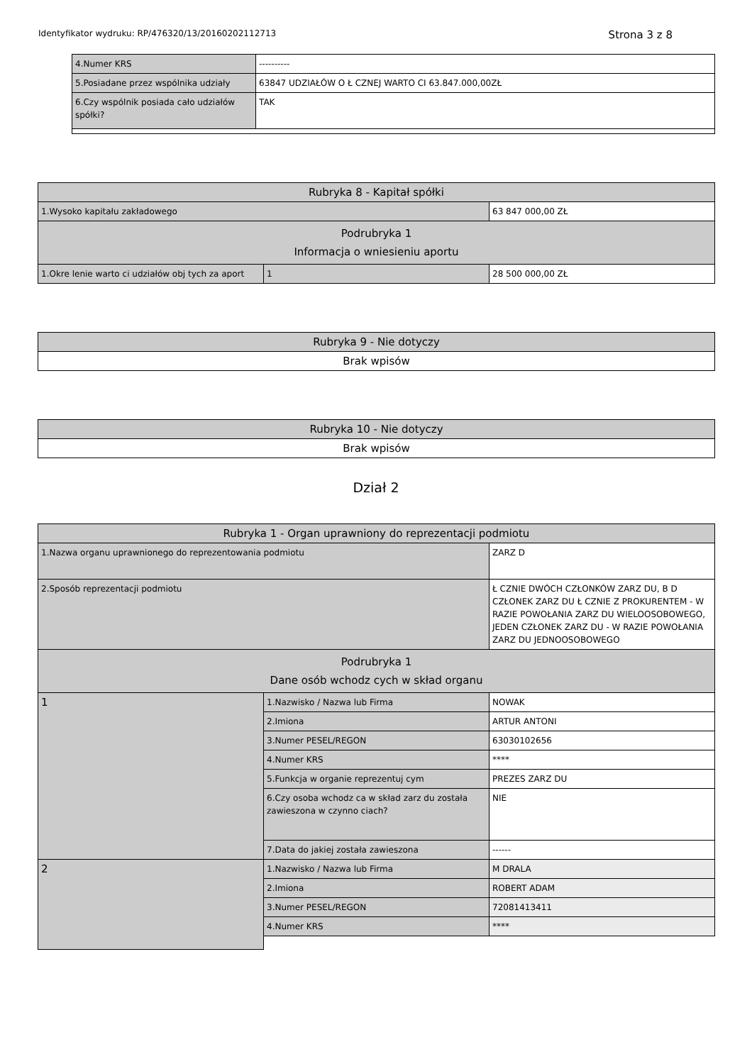Identyfikator wydruku: RP/476320/13/20160202112713 Strona 3 z 8
| 4.Numer KRS | ---------- |
| 5.Posiadane przez wspólnika udziały | 63847 UDZIAŁÓW O Ł CZNEJ WARTO CI 63.847.000,00ZŁ |
| 6.Czy wspólnik posiada cało udziałów spółki? | TAK |
| Rubryka 8 - Kapitał spółki | | |
| 1.Wysoko kapitału zakładowego | | 63 847 000,00 ZŁ |
| Podrubryka 1 Informacja o wniesieniu aportu | | |
| 1.Okre lenie warto ci udziałów obj tych za aport | 1 | 28 500 000,00 ZŁ |
| Rubryka 9 - Nie dotyczy |
| Brak wpisów |
| Rubryka 10 - Nie dotyczy |
| Brak wpisów |
Dział 2
| Rubryka 1 - Organ uprawniony do reprezentacji podmiotu | | |
| 1.Nazwa organu uprawnionego do reprezentowania podmiotu | | ZARZ D |
| 2.Sposób reprezentacji podmiotu | | Ł CZNIE DWÓCH CZŁONKÓW ZARZ DU, B D CZŁONEK ZARZ DU Ł CZNIE Z PROKURENTEM - W RAZIE POWOŁANIA ZARZ DU WIELOOSOBOWEGO, JEDEN CZŁONEK ZARZ DU - W RAZIE POWOŁANIA ZARZ DU JEDNOOSOBOWEGO |
| Podrubryka 1 Dane osób wchodz cych w skład organu | | |
| 1 | 1.Nazwisko / Nazwa lub Firma | NOWAK |
| | 2.Imiona | ARTUR ANTONI |
| | 3.Numer PESEL/REGON | 63030102656 |
| | 4.Numer KRS | **** |
| | 5.Funkcja w organie reprezentuj cym | PREZES ZARZ DU |
| | 6.Czy osoba wchodz ca w skład zarz du została zawieszona w czynno ciach? | NIE |
| | 7.Data do jakiej została zawieszona | ------ |
| 2 | 1.Nazwisko / Nazwa lub Firma | M DRALA |
| | 2.Imiona | ROBERT ADAM |
| | 3.Numer PESEL/REGON | 72081413411 |
| | 4.Numer KRS | **** |